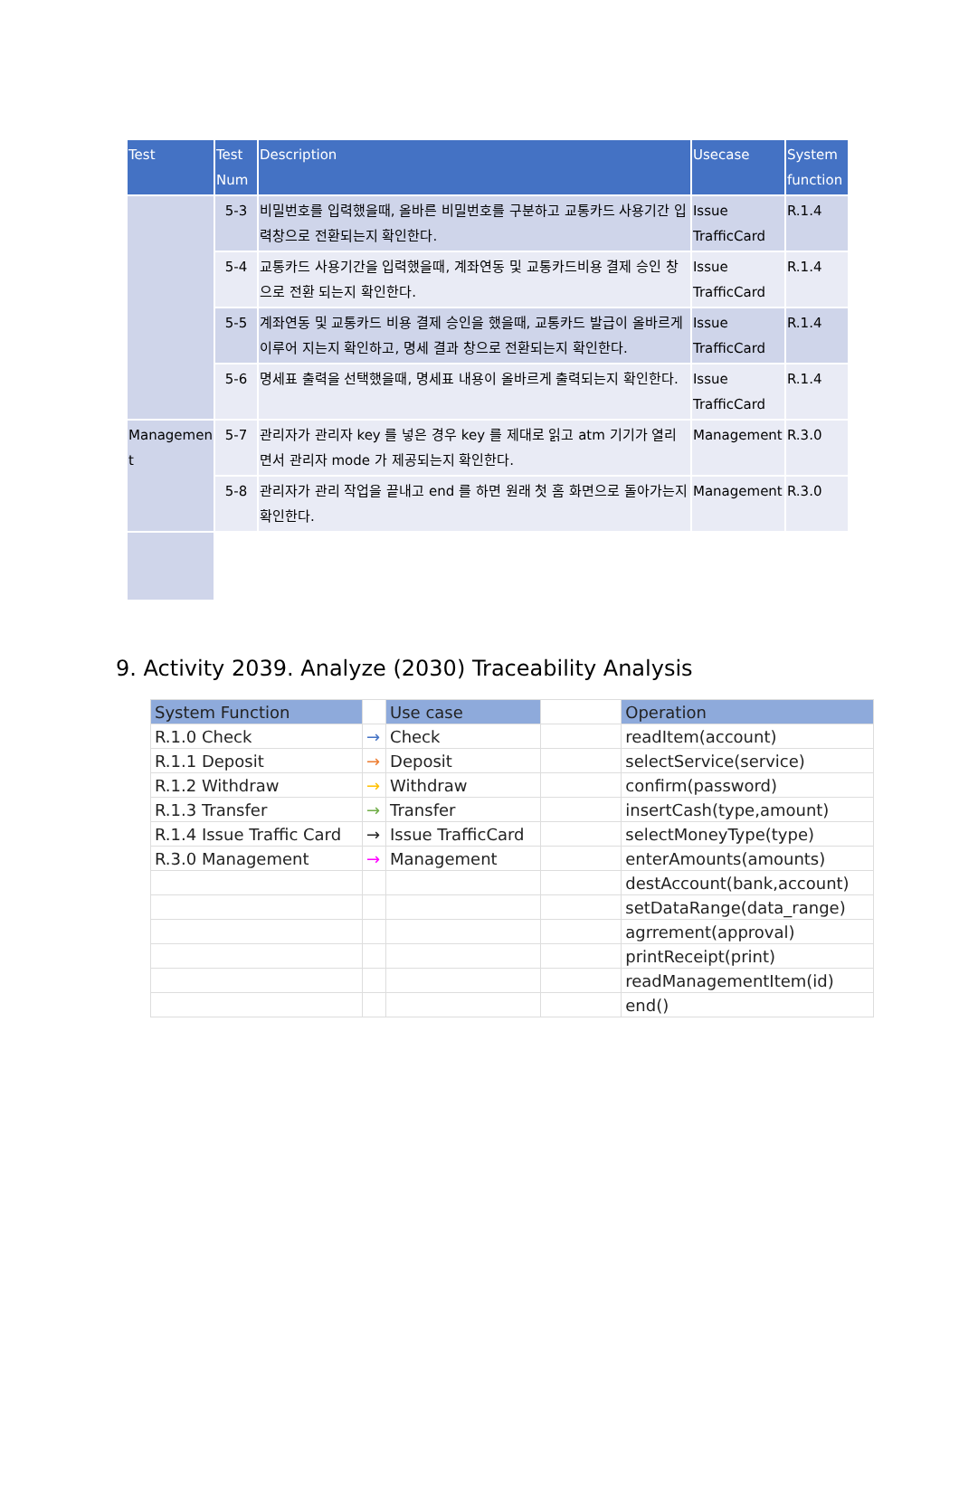| Test | Test Num | Description | Usecase | System function |
| --- | --- | --- | --- | --- |
| | 5-3 | 비밀번호를 입력했을때, 올바른 비밀번호를 구분하고 교통카드 사용기간 입력창으로 전환되는지 확인한다. | Issue TrafficCard | R.1.4 |
| | 5-4 | 교통카드 사용기간을 입력했을때, 계좌연동 및 교통카드비용 결제 승인 창으로 전환 되는지 확인한다. | Issue TrafficCard | R.1.4 |
| | 5-5 | 계좌연동 및 교통카드 비용 결제 승인을 했을때, 교통카드 발급이 올바르게 이루어 지는지 확인하고, 명세 결과 창으로 전환되는지 확인한다. | Issue TrafficCard | R.1.4 |
| | 5-6 | 명세표 출력을 선택했을때, 명세표 내용이 올바르게 출력되는지 확인한다. | Issue TrafficCard | R.1.4 |
| Managemen t | 5-7 | 관리자가 관리자 key 를 넣은 경우 key 를 제대로 읽고 atm 기기가 열리면서 관리자 mode 가 제공되는지 확인한다. | Management | R.3.0 |
| | 5-8 | 관리자가 관리 작업을 끝내고 end 를 하면 원래 첫 홈 화면으로 돌아가는지 확인한다. | Management | R.3.0 |
9. Activity 2039. Analyze (2030) Traceability Analysis
| System Function | | Use case | | Operation |
| R.1.0 Check | → | Check | | readItem(account) |
| R.1.1 Deposit | → | Deposit | | selectService(service) |
| R.1.2 Withdraw | → | Withdraw | | confirm(password) |
| R.1.3 Transfer | → | Transfer | | insertCash(type,amount) |
| R.1.4 Issue Traffic Card | → | Issue TrafficCard | | selectMoneyType(type) |
| R.3.0 Management | → | Management | | enterAmounts(amounts) |
| | | | | destAccount(bank,account) |
| | | | | setDataRange(data_range) |
| | | | | agrrement(approval) |
| | | | | printReceipt(print) |
| | | | | readManagementItem(id) |
| | | | | end() |